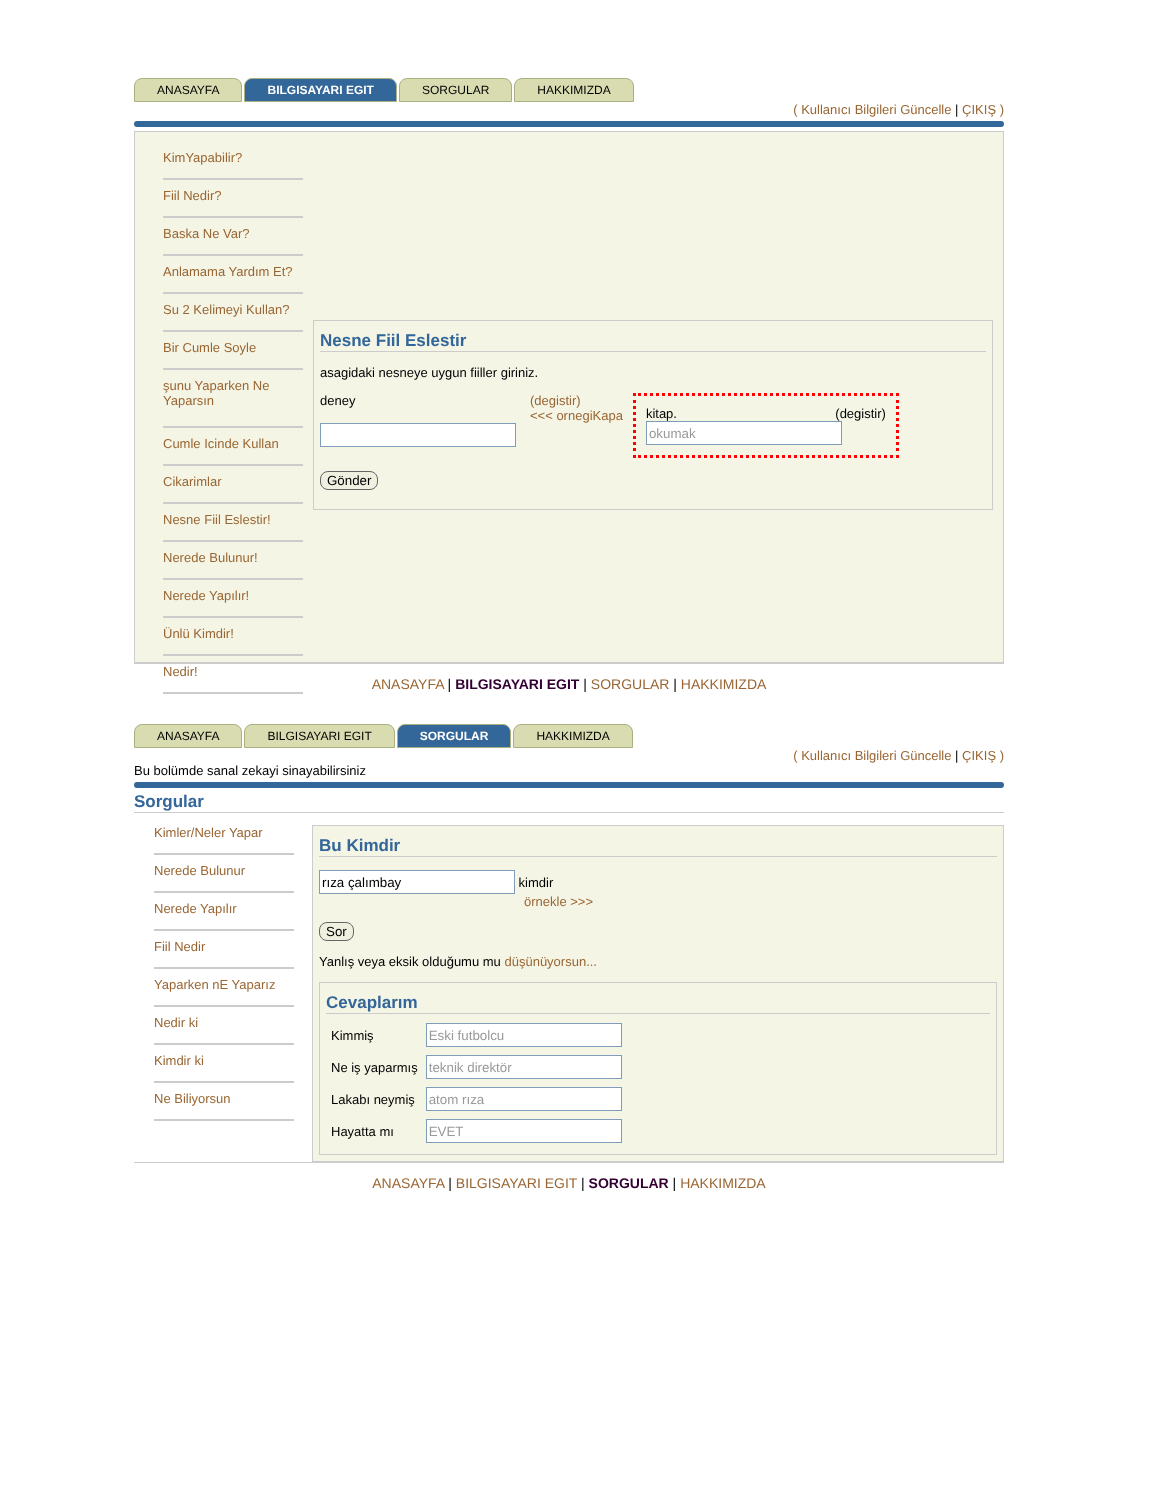ANASAYFA BILGISAYARI EGIT SORGULAR HAKKIMIZDA
( Kullanıcı Bilgileri Güncelle | ÇIKIŞ )
KimYapabilir?
Fiil Nedir?
Baska Ne Var?
Anlamama Yardım Et?
Su 2 Kelimeyi Kullan?
Bir Cumle Soyle
şunu Yaparken Ne Yaparsın
Cumle Icinde Kullan
Cikarimlar
Nesne Fiil Eslestir!
Nerede Bulunur!
Nerede Yapılır!
Ünlü Kimdir!
Nedir!
Nesne Fiil Eslestir
asagidaki nesneye uygun fiiller giriniz.
deney
(degistir)
<<< ornegiKapa
kitap. (degistir)
Gönder
ANASAYFA | BILGISAYARI EGIT | SORGULAR | HAKKIMIZDA
ANASAYFA BILGISAYARI EGIT SORGULAR HAKKIMIZDA
( Kullanıcı Bilgileri Güncelle | ÇIKIŞ )
Bu bolümde sanal zekayi sinayabilirsiniz
Sorgular
Kimler/Neler Yapar
Nerede Bulunur
Nerede Yapılır
Fiil Nedir
Yaparken nE Yaparız
Nedir ki
Kimdir ki
Ne Biliyorsun
Bu Kimdir
kimdir
örnekle >>>
Sor
Yanlış veya eksik olduğumu mu düşünüyorsun...
Cevaplarım
| Kimmiş | |
| Ne iş yaparmış | |
| Lakabı neymiş | |
| Hayatta mı | |
ANASAYFA | BILGISAYARI EGIT | SORGULAR | HAKKIMIZDA